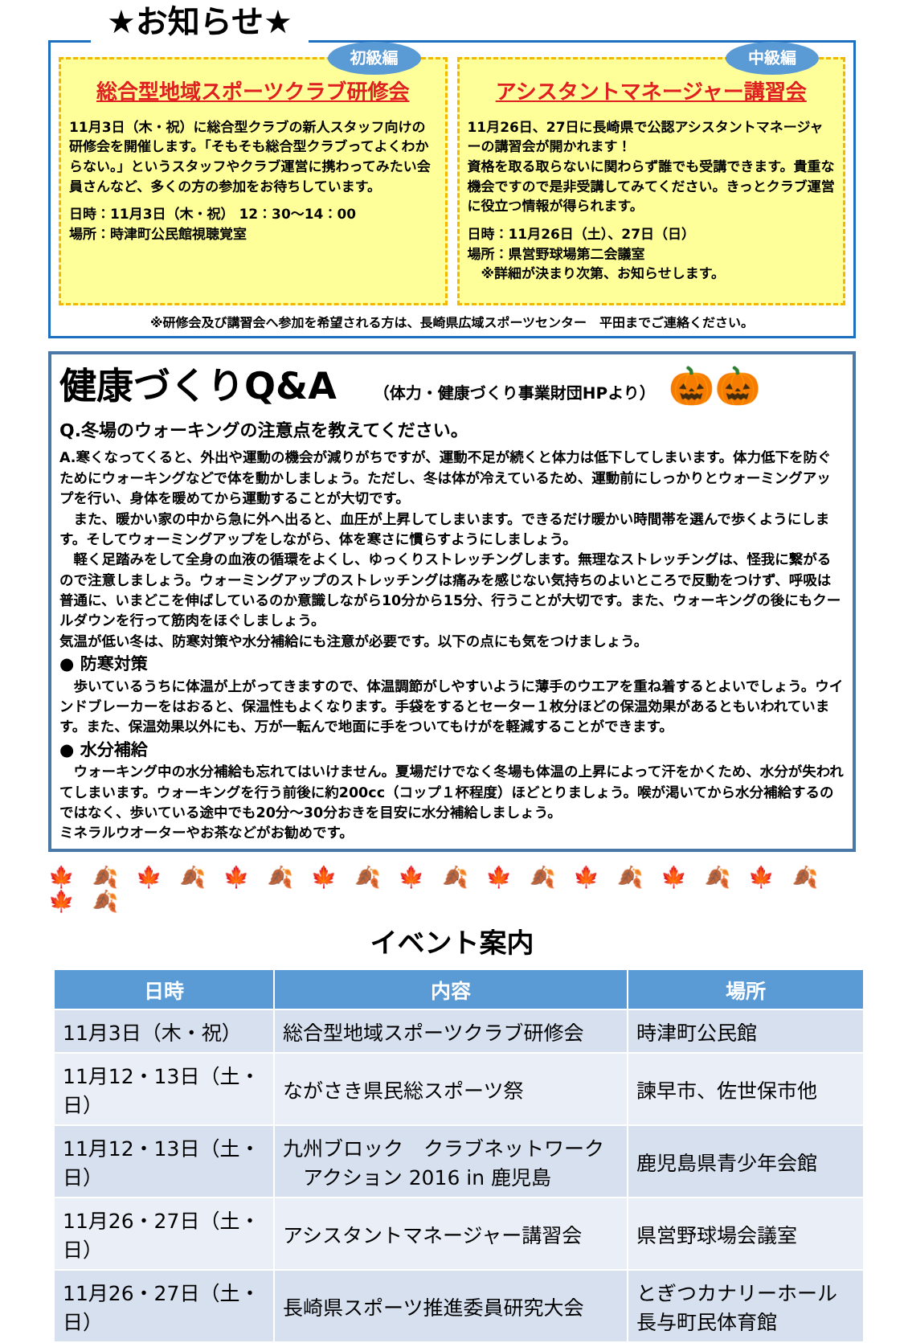★お知らせ★
初級編
総合型地域スポーツクラブ研修会
11月3日（木・祝）に総合型クラブの新人スタッフ向けの研修会を開催します。「そもそも総合型クラブってよくわからない。」というスタッフやクラブ運営に携わってみたい会員さんなど、多くの方の参加をお待ちしています。
日時：11月3日（木・祝） 12：30～14：00
場所：時津町公民館視聴覚室
中級編
アシスタントマネージャー講習会
11月26日、27日に長崎県で公認アシスタントマネージャーの講習会が開かれます！
資格を取る取らないに関わらず誰でも受講できます。貴重な機会ですので是非受講してみてください。きっとクラブ運営に役立つ情報が得られます。
日時：11月26日（土）、27日（日）
場所：県営野球場第二会議室
　※詳細が決まり次第、お知らせします。
※研修会及び講習会へ参加を希望される方は、長崎県広域スポーツセンター　平田までご連絡ください。
健康づくりQ&A （体力・健康づくり事業財団HPより） 🎃🎃
Q.冬場のウォーキングの注意点を教えてください。
A.寒くなってくると、外出や運動の機会が減りがちですが、運動不足が続くと体力は低下してしまいます。体力低下を防ぐためにウォーキングなどで体を動かしましょう。ただし、冬は体が冷えているため、運動前にしっかりとウォーミングアップを行い、身体を暖めてから運動することが大切です。
　また、暖かい家の中から急に外へ出ると、血圧が上昇してしまいます。できるだけ暖かい時間帯を選んで歩くようにします。そしてウォーミングアップをしながら、体を寒さに慣らすようにしましょう。
　軽く足踏みをして全身の血液の循環をよくし、ゆっくりストレッチングします。無理なストレッチングは、怪我に繋がるので注意しましょう。ウォーミングアップのストレッチングは痛みを感じない気持ちのよいところで反動をつけず、呼吸は普通に、いまどこを伸ばしているのか意識しながら10分から15分、行うことが大切です。また、ウォーキングの後にもクールダウンを行って筋肉をほぐしましょう。
気温が低い冬は、防寒対策や水分補給にも注意が必要です。以下の点にも気をつけましょう。
● 防寒対策
　歩いているうちに体温が上がってきますので、体温調節がしやすいように薄手のウエアを重ね着するとよいでしょう。ウインドブレーカーをはおると、保温性もよくなります。手袋をするとセーター１枚分ほどの保温効果があるともいわれています。また、保温効果以外にも、万が一転んで地面に手をついてもけがを軽減することができます。
● 水分補給
　ウォーキング中の水分補給も忘れてはいけません。夏場だけでなく冬場も体温の上昇によって汗をかくため、水分が失われてしまいます。ウォーキングを行う前後に約200cc（コップ１杯程度）ほどとりましょう。喉が渇いてから水分補給するのではなく、歩いている途中でも20分～30分おきを目安に水分補給しましょう。
ミネラルウオーターやお茶などがお勧めです。
🍁🍂🍁🍂🍁🍂🍁🍂🍁🍂🍁🍂🍁🍂🍁🍂🍁🍂🍁🍂
イベント案内
| 日時 | 内容 | 場所 |
| --- | --- | --- |
| 11月3日（木・祝） | 総合型地域スポーツクラブ研修会 | 時津町公民館 |
| 11月12・13日（土・日） | ながさき県民総スポーツ祭 | 諫早市、佐世保市他 |
| 11月12・13日（土・日） | 九州ブロック クラブネットワーク アクション 2016 in 鹿児島 | 鹿児島県青少年会館 |
| 11月26・27日（土・日） | アシスタントマネージャー講習会 | 県営野球場会議室 |
| 11月26・27日（土・日） | 長崎県スポーツ推進委員研究大会 | とぎつカナリーホール 長与町民体育館 |